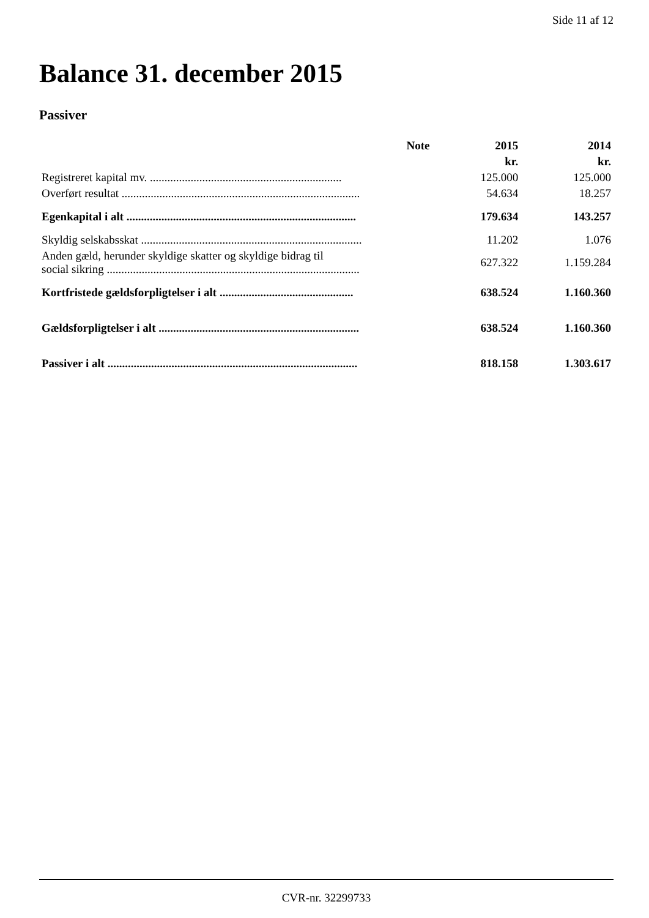Side 11 af 12
Balance 31. december 2015
Passiver
| | Note | 2015 | 2014 |
| --- | --- | --- | --- |
| | | kr. | kr. |
| Registreret kapital mv. .................................................................. | | 125.000 | 125.000 |
| Overført resultat .................................................................................. | | 54.634 | 18.257 |
| Egenkapital i alt ............................................................................... | | 179.634 | 143.257 |
| Skyldig selskabsskat ............................................................................ | | 11.202 | 1.076 |
| Anden gæld, herunder skyldige skatter og skyldige bidrag til social sikring ....................................................................................... | | 627.322 | 1.159.284 |
| Kortfristede gældsforpligtelser i alt .............................................. | | 638.524 | 1.160.360 |
| Gældsforpligtelser i alt ..................................................................... | | 638.524 | 1.160.360 |
| Passiver i alt ...................................................................................... | | 818.158 | 1.303.617 |
CVR-nr. 32299733